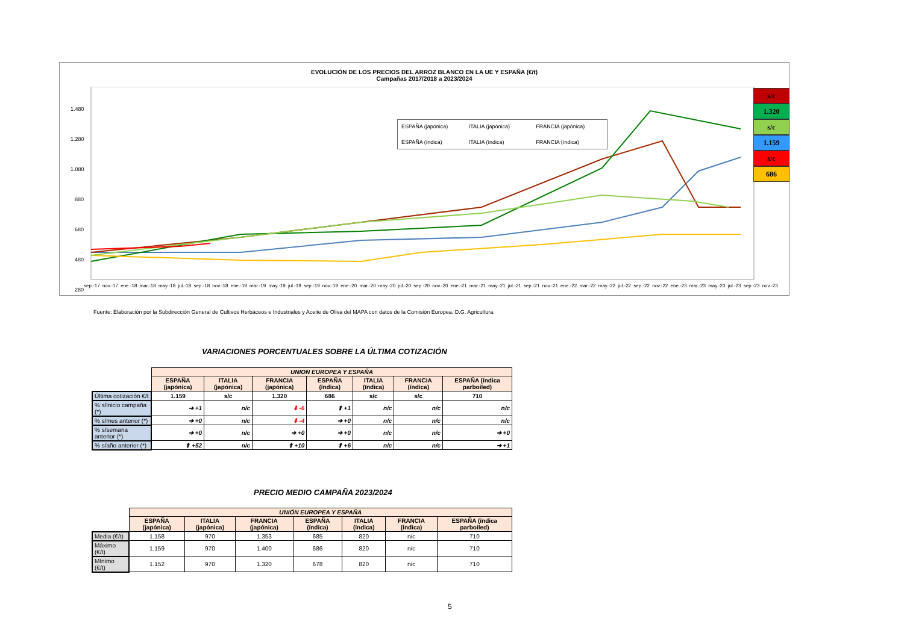EVOLUCIÓN DE LOS PRECIOS DEL ARROZ BLANCO EN LA UE Y ESPAÑA (€/t)
Campañas 2017/2018 a 2023/2024
1.480
1.280
1.080
880
680
480
280
ESPAÑA (japónica) ITALIA (japónica) FRANCIA (japónica) ESPAÑA (índica) ITALIA (índica) FRANCIA (índica)
sep.-17 nov.-17 ene.-18 mar.-18 may.-18 jul.-18 sep.-18 nov.-18 ene.-19 mar.-19 may.-19 jul.-19 sep.-19 nov.-19 ene.-20 mar.-20 may.-20 jul.-20 sep.-20 nov.-20 ene.-21 mar.-21 may.-21 jul.-21 sep.-21 nov.-21 ene.-22 mar.-22 may.-22 jul.-22 sep.-22 nov.-22 ene.-23 mar.-23 may.-23 jul.-23 sep.-23 nov.-23
s/c
1.320
s/c
1.159
s/c
686
Fuente: Elaboración por la Subdirección General de Cultivos Herbáceos e Industriales y Aceite de Oliva del MAPA con datos de la Comisión Europea. D.G. Agricultura.
VARIACIONES PORCENTUALES SOBRE LA ÚLTIMA COTIZACIÓN
| | UNION EUROPEA Y ESPAÑA | | | | | | |
| | ESPAÑA (japónica) | ITALIA (japónica) | FRANCIA (japónica) | ESPAÑA (índica) | ITALIA (índica) | FRANCIA (índica) | ESPAÑA (índica parboiled) |
| Última cotización €/t | 1.159 | s/c | 1.320 | 686 | s/c | s/c | 710 |
| % s/inicio campaña (*) | ➔ +1 | n/c | ⬇ -6 | ⬆ +1 | n/c | n/c | n/c |
| % s/mes anterior (*) | ➔ +0 | n/c | ⬇ -4 | ➔ +0 | n/c | n/c | n/c |
| % s/semana anterior (*) | ➔ +0 | n/c | ➔ +0 | ➔ +0 | n/c | n/c | ➔ +0 |
| % s/año anterior (*) | ⬆ +52 | n/c | ⬆ +10 | ⬆ +6 | n/c | n/c | ➔ +1 |
PRECIO MEDIO CAMPAÑA 2023/2024
| | UNIÓN EUROPEA Y ESPAÑA | | | | | | |
| | ESPAÑA (japónica) | ITALIA (japónica) | FRANCIA (japónica) | ESPAÑA (índica) | ITALIA (índica) | FRANCIA (índica) | ESPAÑA (índica parboiled) |
| Media (€/t) | 1.158 | 970 | 1.353 | 685 | 820 | n/c | 710 |
| Máximo (€/t) | 1.159 | 970 | 1.400 | 686 | 820 | n/c | 710 |
| Mínimo (€/t) | 1.152 | 970 | 1.320 | 678 | 820 | n/c | 710 |
5